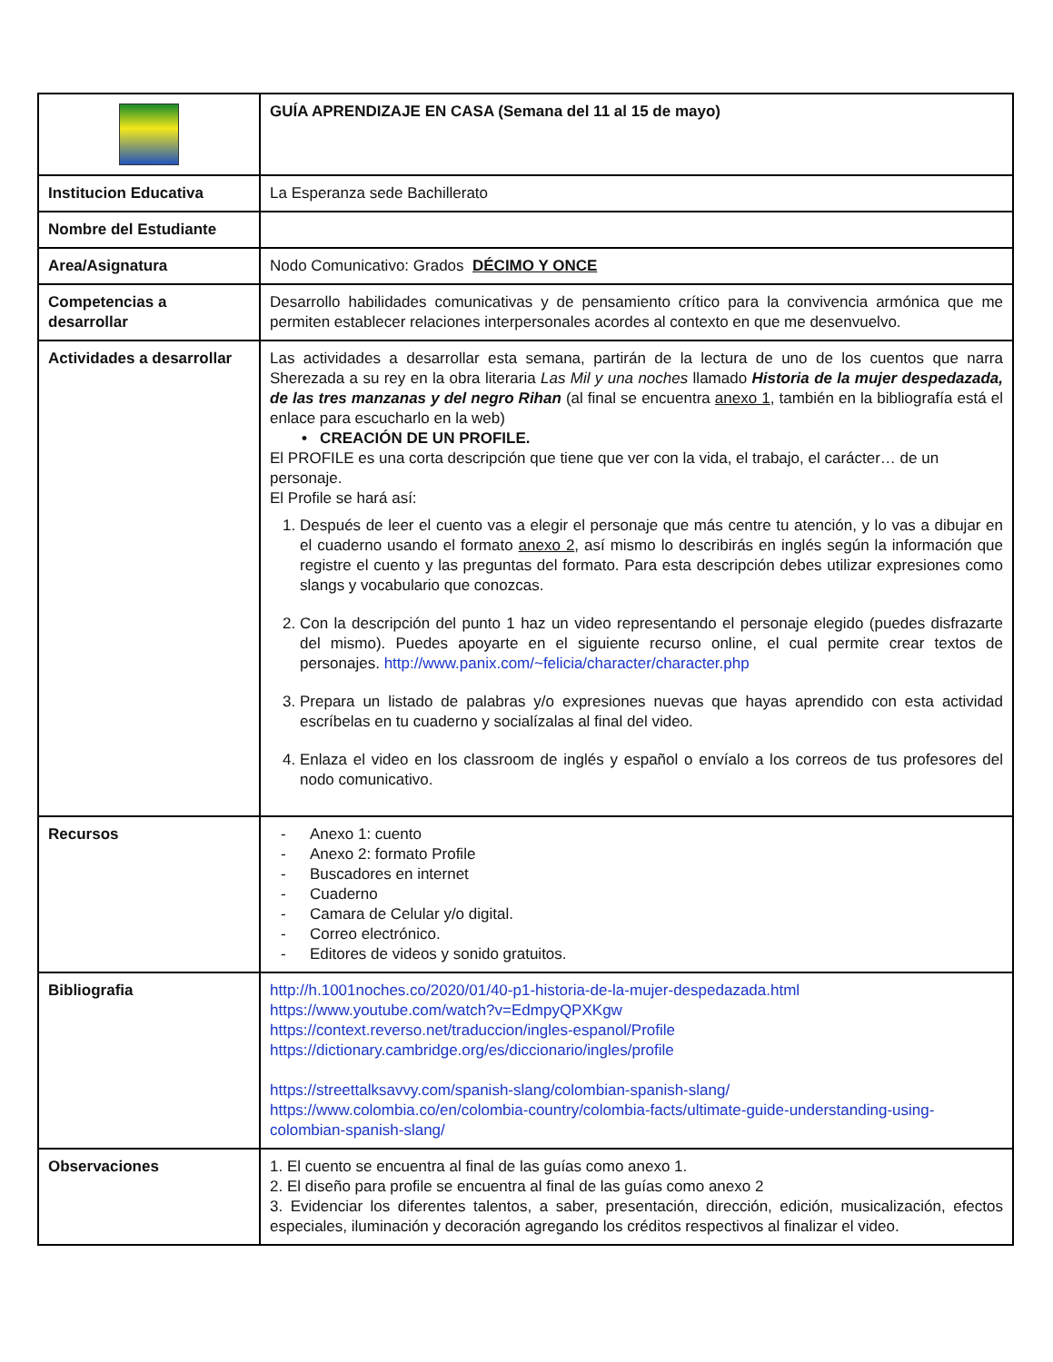| | GUÍA APRENDIZAJE EN CASA (Semana del 11 al 15 de mayo) |
| Institucion Educativa | La Esperanza sede Bachillerato |
| Nombre del Estudiante | |
| Area/Asignatura | Nodo Comunicativo: Grados DÉCIMO Y ONCE |
| Competencias a desarrollar | Desarrollo habilidades comunicativas y de pensamiento crítico para la convivencia armónica que me permiten establecer relaciones interpersonales acordes al contexto en que me desenvuelvo. |
| Actividades a desarrollar | Las actividades a desarrollar esta semana, partirán de la lectura de uno de los cuentos que narra Sherezada a su rey en la obra literaria Las Mil y una noches llamado Historia de la mujer despedazada, de las tres manzanas y del negro Rihan (al final se encuentra anexo 1 , también en la bibliografía está el enlace para escucharlo en la web) • CREACIÓN DE UN PROFILE. El PROFILE es una corta descripción que tiene que ver con la vida, el trabajo, el carácter… de un personaje. El Profile se hará así: 1. Después de leer el cuento vas a elegir el personaje que más centre tu atención, y lo vas a dibujar en el cuaderno usando el formato anexo 2 , así mismo lo describirás en inglés según la información que registre el cuento y las preguntas del formato. Para esta descripción debes utilizar expresiones como slangs y vocabulario que conozcas. 2. Con la descripción del punto 1 haz un video representando el personaje elegido (puedes disfrazarte del mismo). Puedes apoyarte en el siguiente recurso online, el cual permite crear textos de personajes. http://www.panix.com/~felicia/character/character.php 3. Prepara un listado de palabras y/o expresiones nuevas que hayas aprendido con esta actividad escríbelas en tu cuaderno y socialízalas al final del video. 4. Enlaza el video en los classroom de inglés y español o envíalo a los correos de tus profesores del nodo comunicativo. |
| Recursos | - Anexo 1: cuento - Anexo 2: formato Profile - Buscadores en internet - Cuaderno - Camara de Celular y/o digital. - Correo electrónico. - Editores de videos y sonido gratuitos. |
| Bibliografia | http://h.1001noches.co/2020/01/40-p1-historia-de-la-mujer-despedazada.html https://www.youtube.com/watch?v=EdmpyQPXKgw https://context.reverso.net/traduccion/ingles-espanol/Profile https://dictionary.cambridge.org/es/diccionario/ingles/profile https://streettalksavvy.com/spanish-slang/colombian-spanish-slang/ https://www.colombia.co/en/colombia-country/colombia-facts/ultimate-guide-understanding-using-colombian-spanish-slang/ |
| Observaciones | 1. El cuento se encuentra al final de las guías como anexo 1. 2. El diseño para profile se encuentra al final de las guías como anexo 2 3. Evidenciar los diferentes talentos, a saber, presentación, dirección, edición, musicalización, efectos especiales, iluminación y decoración agregando los créditos respectivos al finalizar el video. |